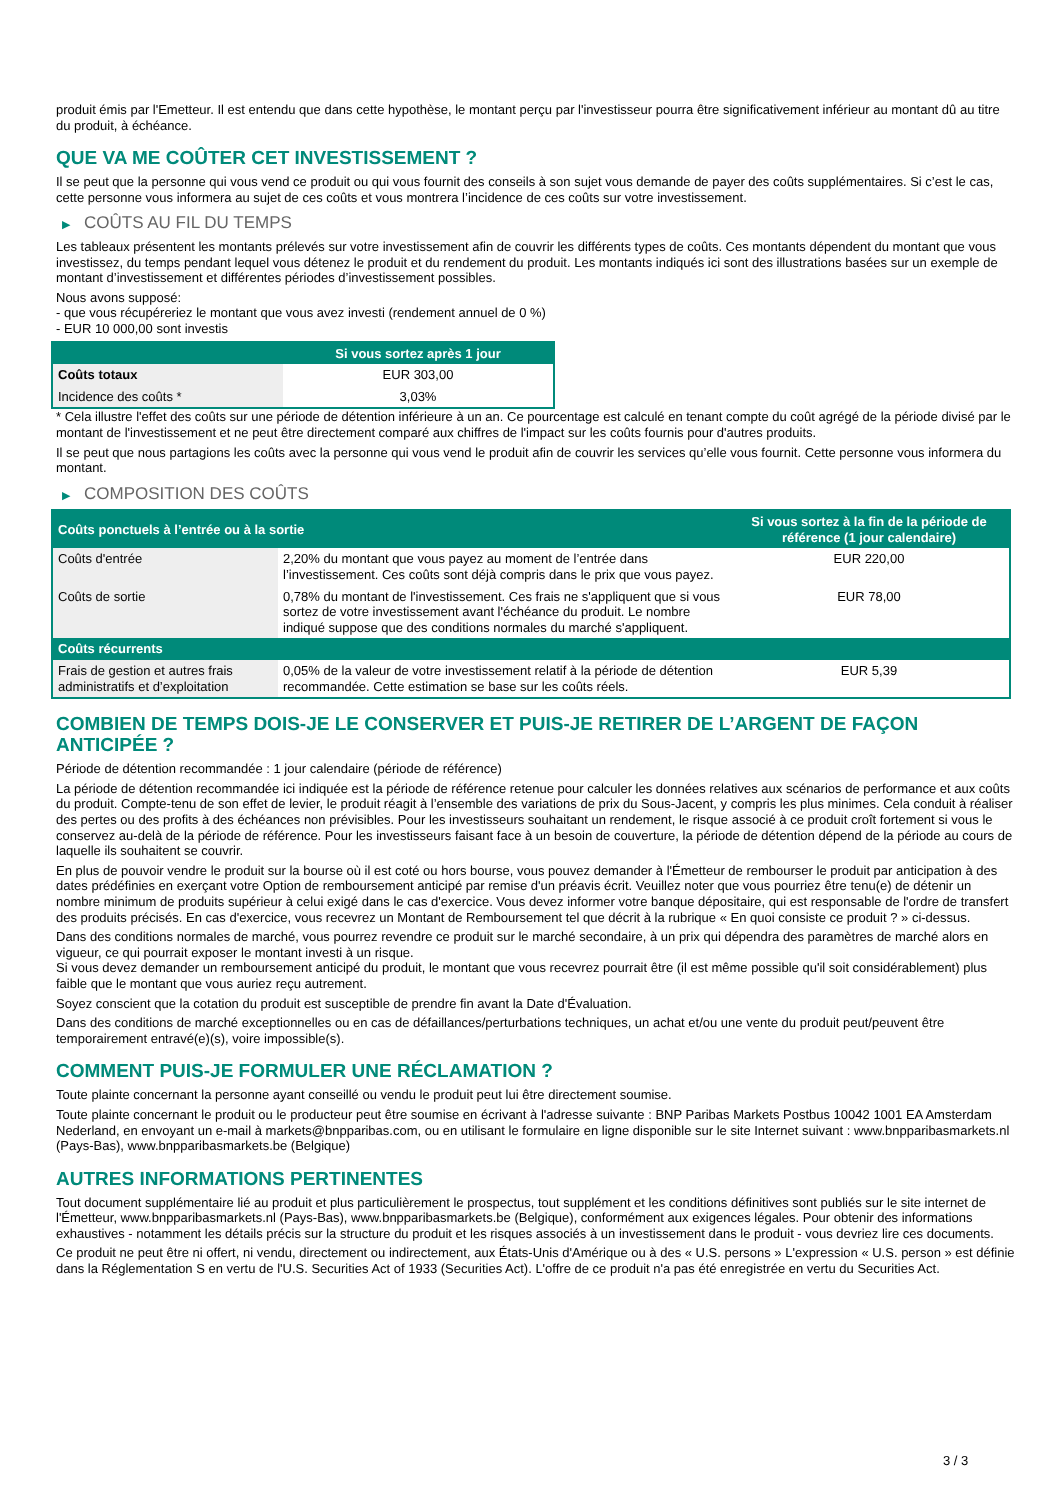produit émis par l'Emetteur. Il est entendu que dans cette hypothèse, le montant perçu par l'investisseur pourra être significativement inférieur au montant dû au titre du produit, à échéance.
QUE VA ME COÛTER CET INVESTISSEMENT ?
Il se peut que la personne qui vous vend ce produit ou qui vous fournit des conseils à son sujet vous demande de payer des coûts supplémentaires. Si c’est le cas, cette personne vous informera au sujet de ces coûts et vous montrera l’incidence de ces coûts sur votre investissement.
▶ COÛTS AU FIL DU TEMPS
Les tableaux présentent les montants prélevés sur votre investissement afin de couvrir les différents types de coûts. Ces montants dépendent du montant que vous investissez, du temps pendant lequel vous détenez le produit et du rendement du produit. Les montants indiqués ici sont des illustrations basées sur un exemple de montant d’investissement et différentes périodes d’investissement possibles.
Nous avons supposé:
- que vous récupéreriez le montant que vous avez investi (rendement annuel de 0 %)
- EUR 10 000,00 sont investis
| | Si vous sortez après 1 jour |
| --- | --- |
| Coûts totaux | EUR 303,00 |
| Incidence des coûts * | 3,03% |
* Cela illustre l'effet des coûts sur une période de détention inférieure à un an. Ce pourcentage est calculé en tenant compte du coût agrégé de la période divisé par le montant de l'investissement et ne peut être directement comparé aux chiffres de l'impact sur les coûts fournis pour d'autres produits.
Il se peut que nous partagions les coûts avec la personne qui vous vend le produit afin de couvrir les services qu’elle vous fournit. Cette personne vous informera du montant.
▶ COMPOSITION DES COÛTS
| Coûts ponctuels à l’entrée ou à la sortie | | Si vous sortez à la fin de la période de référence (1 jour calendaire) |
| --- | --- | --- |
| Coûts d'entrée | 2,20% du montant que vous payez au moment de l’entrée dans l’investissement. Ces coûts sont déjà compris dans le prix que vous payez. | EUR 220,00 |
| Coûts de sortie | 0,78% du montant de l'investissement. Ces frais ne s'appliquent que si vous sortez de votre investissement avant l'échéance du produit. Le nombre indiqué suppose que des conditions normales du marché s'appliquent. | EUR 78,00 |
| Coûts récurrents | | |
| Frais de gestion et autres frais administratifs et d’exploitation | 0,05% de la valeur de votre investissement relatif à la période de détention recommandée. Cette estimation se base sur les coûts réels. | EUR 5,39 |
COMBIEN DE TEMPS DOIS-JE LE CONSERVER ET PUIS-JE RETIRER DE L’ARGENT DE FAÇON ANTICIPÉE ?
Période de détention recommandée : 1 jour calendaire (période de référence)
La période de détention recommandée ici indiquée est la période de référence retenue pour calculer les données relatives aux scénarios de performance et aux coûts du produit. Compte-tenu de son effet de levier, le produit réagit à l’ensemble des variations de prix du Sous-Jacent, y compris les plus minimes. Cela conduit à réaliser des pertes ou des profits à des échéances non prévisibles. Pour les investisseurs souhaitant un rendement, le risque associé à ce produit croît fortement si vous le conservez au-delà de la période de référence. Pour les investisseurs faisant face à un besoin de couverture, la période de détention dépend de la période au cours de laquelle ils souhaitent se couvrir.
En plus de pouvoir vendre le produit sur la bourse où il est coté ou hors bourse, vous pouvez demander à l'Émetteur de rembourser le produit par anticipation à des dates prédéfinies en exerçant votre Option de remboursement anticipé par remise d'un préavis écrit. Veuillez noter que vous pourriez être tenu(e) de détenir un nombre minimum de produits supérieur à celui exigé dans le cas d'exercice. Vous devez informer votre banque dépositaire, qui est responsable de l'ordre de transfert des produits précisés. En cas d'exercice, vous recevrez un Montant de Remboursement tel que décrit à la rubrique « En quoi consiste ce produit ? » ci-dessus.
Dans des conditions normales de marché, vous pourrez revendre ce produit sur le marché secondaire, à un prix qui dépendra des paramètres de marché alors en vigueur, ce qui pourrait exposer le montant investi à un risque.
Si vous devez demander un remboursement anticipé du produit, le montant que vous recevrez pourrait être (il est même possible qu'il soit considérablement) plus faible que le montant que vous auriez reçu autrement.
Soyez conscient que la cotation du produit est susceptible de prendre fin avant la Date d'Évaluation.
Dans des conditions de marché exceptionnelles ou en cas de défaillances/perturbations techniques, un achat et/ou une vente du produit peut/peuvent être temporairement entravé(e)(s), voire impossible(s).
COMMENT PUIS-JE FORMULER UNE RÉCLAMATION ?
Toute plainte concernant la personne ayant conseillé ou vendu le produit peut lui être directement soumise.
Toute plainte concernant le produit ou le producteur peut être soumise en écrivant à l'adresse suivante : BNP Paribas Markets Postbus 10042 1001 EA Amsterdam Nederland, en envoyant un e-mail à markets@bnpparibas.com, ou en utilisant le formulaire en ligne disponible sur le site Internet suivant : www.bnpparibasmarkets.nl (Pays-Bas), www.bnpparibasmarkets.be (Belgique)
AUTRES INFORMATIONS PERTINENTES
Tout document supplémentaire lié au produit et plus particulièrement le prospectus, tout supplément et les conditions définitives sont publiés sur le site internet de l'Émetteur, www.bnpparibasmarkets.nl (Pays-Bas), www.bnpparibasmarkets.be (Belgique), conformément aux exigences légales. Pour obtenir des informations exhaustives - notamment les détails précis sur la structure du produit et les risques associés à un investissement dans le produit - vous devriez lire ces documents.
Ce produit ne peut être ni offert, ni vendu, directement ou indirectement, aux États-Unis d'Amérique ou à des « U.S. persons » L'expression « U.S. person » est définie dans la Réglementation S en vertu de l'U.S. Securities Act of 1933 (Securities Act). L'offre de ce produit n'a pas été enregistrée en vertu du Securities Act.
3 / 3